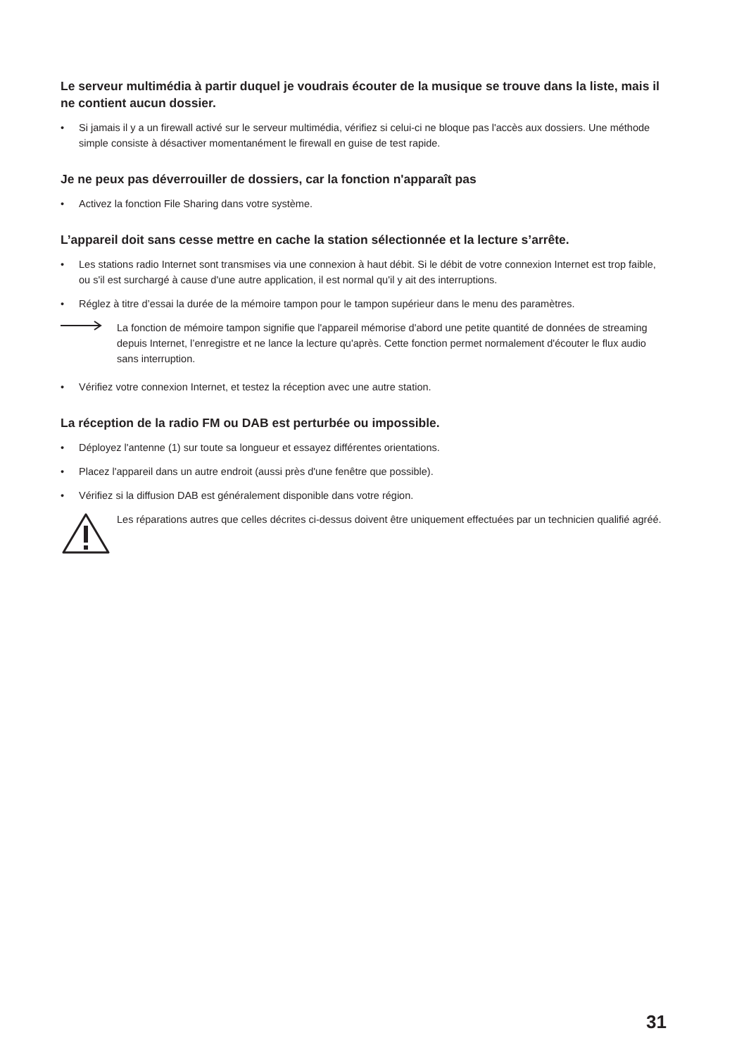Le serveur multimédia à partir duquel je voudrais écouter de la musique se trouve dans la liste, mais il ne contient aucun dossier.
• Si jamais il y a un firewall activé sur le serveur multimédia, vérifiez si celui-ci ne bloque pas l'accès aux dossiers. Une méthode simple consiste à désactiver momentanément le firewall en guise de test rapide.
Je ne peux pas déverrouiller de dossiers, car la fonction n'apparaît pas
• Activez la fonction File Sharing dans votre système.
L’appareil doit sans cesse mettre en cache la station sélectionnée et la lecture s’arrête.
• Les stations radio Internet sont transmises via une connexion à haut débit. Si le débit de votre connexion Internet est trop faible, ou s'il est surchargé à cause d'une autre application, il est normal qu'il y ait des interruptions.
• Réglez à titre d’essai la durée de la mémoire tampon pour le tampon supérieur dans le menu des paramètres.
La fonction de mémoire tampon signifie que l'appareil mémorise d'abord une petite quantité de données de streaming depuis Internet, l’enregistre et ne lance la lecture qu'après. Cette fonction permet normalement d'écouter le flux audio sans interruption.
• Vérifiez votre connexion Internet, et testez la réception avec une autre station.
La réception de la radio FM ou DAB est perturbée ou impossible.
• Déployez l'antenne (1) sur toute sa longueur et essayez différentes orientations.
• Placez l'appareil dans un autre endroit (aussi près d'une fenêtre que possible).
• Vérifiez si la diffusion DAB est généralement disponible dans votre région.
Les réparations autres que celles décrites ci-dessus doivent être uniquement effectuées par un technicien qualifié agréé.
31